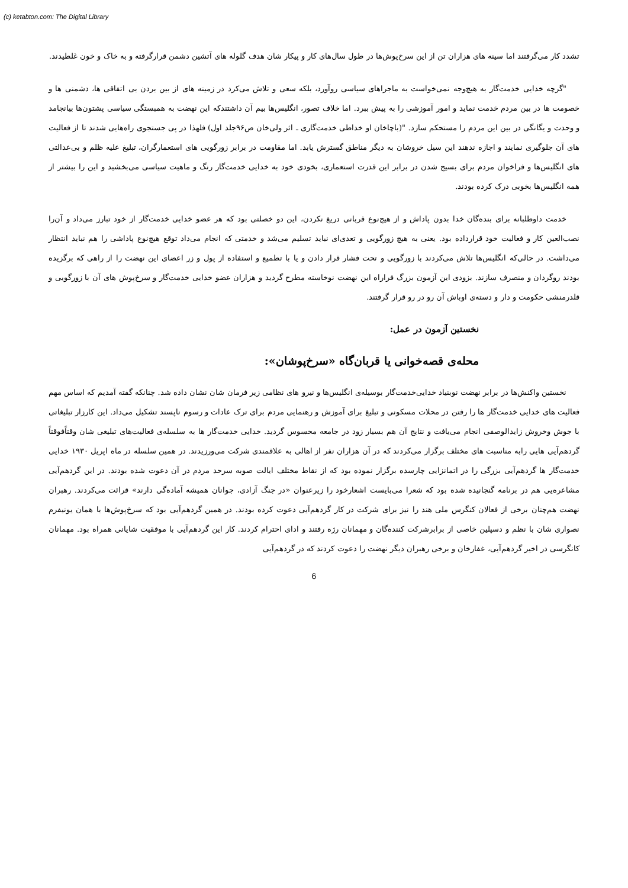(c) ketabton.com: The Digital Library
تشدد کار می‌گرفتند اما سینه های هزاران تن از این سرخ‌پوش‌ها در طول سال‌های کار و پیکار شان هدف گلوله های آتشین دشمن قرارگرفته و به خاک و خون غلطیدند.
"گرچه خدایی خدمت‌گار به هیچ‌وجه نمی‌خواست به ماجراهای سیاسی روآورد، بلکه سعی و تلاش می‌کرد در زمینه های از بین بردن بی اتفاقی ها، دشمنی ها و خصومت ها در بین مردم خدمت نماید و امور آموزشی را به پیش ببرد. اما خلاف تصور، انگلیس‌ها بیم آن داشتندکه این نهضت به همبستگی سیاسی پشتون‌ها بیانجامد و وحدت و یگانگی در بین این مردم را مستحکم سازد. "(باچاخان او خداطی خدمت‌گاری ـ اثر ولی‌خان ص۹۶جلد اول) فلهذا در پی جستجوی راه‌هایی شدند تا از فعالیت های آن جلوگیری نمایند و اجازه ندهند این سیل خروشان به دیگر مناطق گسترش یابد. اما مقاومت در برابر زورگویی های استعمارگران، تبلیغ علیه ظلم و بی‌عدالتی های انگلیس‌ها و فراخوان مردم برای بسیج شدن در برابر این قدرت استعماری، بخودی خود به خدایی خدمت‌گار رنگ و ماهیت سیاسی می‌بخشید و این را بیشتر از همه انگلیس‌ها بخوبی درک کرده بودند.
خدمت داوطلبانه برای بنده‌گان خدا بدون پاداش و از هیچ‌نوع قربانی دریغ نکردن، این دو خصلتی بود که هر عضو خدایی خدمت‌گار از خود تبارز می‌داد و آن‌را نصب‌العین کار و فعالیت خود قرارداده بود. یعنی به هیچ زورگویی و تعدی‌ای نباید تسلیم می‌شد و خدمتی که انجام می‌داد توقع هیچ‌نوع پاداشی را هم نباید انتظار می‌داشت. در حالی‌که انگلیس‌ها تلاش می‌کردند با زورگویی و تحت فشار قرار دادن و یا با تطمیع و استفاده از پول و زر اعضای این نهضت را از راهی که برگزیده بودند روگردان و منصرف سازند. بزودی این آزمون بزرگ فراراه این نهضت نوخاسته مطرح گردید و هزاران عضو خدایی خدمت‌گار و سرخ‌پوش های آن با زورگویی و قلدرمنشی حکومت و دار و دسته‌ی اوباش آن رو در رو قرار گرفتند.
نخستین آزمون در عمل:
محله‌ی قصه‌خوانی یا قربان‌گاه «سرخ‌پوشان»:
نخستین واکنش‌ها در برابر نهضت نوبنیاد خدایی‌خدمت‌گار بوسیله‌ی انگلیس‌ها و نیرو های نظامی زیر فرمان شان نشان داده شد. چنانکه گفته آمدیم که اساس مهم فعالیت های خدایی خدمت‌گار ها را رفتن در محلات مسکونی و تبلیغ برای آموزش و رهنمایی مردم برای ترک عادات و رسوم ناپسند تشکیل می‌داد. این کارزار تبلیغاتی با جوش وخروش زایدالوصفی انجام می‌یافت و نتایج آن هم بسیار زود در جامعه محسوس گردید. خدایی خدمت‌گار ها به سلسله‌ی فعالیت‌های تبلیغی شان وقتاًفوقتاً گردهم‌آیی هایی رابه مناسبت های مختلف برگزار می‌کردند که در آن هزاران نفر از اهالی به علاقمندی شرکت می‌ورزیدند. در همین سلسله در ماه اپریل ۱۹۳۰ خدایی خدمت‌گار ها گردهم‌آیی بزرگی را در اتمانزایی چارسده برگزار نموده بود که از نقاط مختلف ایالت صوبه سرحد مردم در آن دعوت شده بودند. در این گردهم‌آیی مشاعره‌یی هم در برنامه گنجانیده شده بود که شعرا می‌بایست اشعارخود را زیرعنوان «در جنگ آزادی، جوانان همیشه آماده‌گی دارند» قرائت می‌کردند. رهبران نهضت هم‌چنان برخی از فعالان کنگرس ملی هند را نیز برای شرکت در کار گردهم‌آیی دعوت کرده بودند. در همین گردهم‌آیی بود که سرخ‌پوش‌ها با همان یونیفرم نصواری شان با نظم و دسپلین خاصی از برابرشرکت کننده‌گان و مهمانان رژه رفتند و ادای احترام کردند. کار این گردهم‌آیی با موفقیت شایانی همراه بود. مهمانان کانگرسی در اخیر گردهم‌آیی، غفارخان و برخی رهبران دیگر نهضت را دعوت کردند که در گردهم‌آیی
6